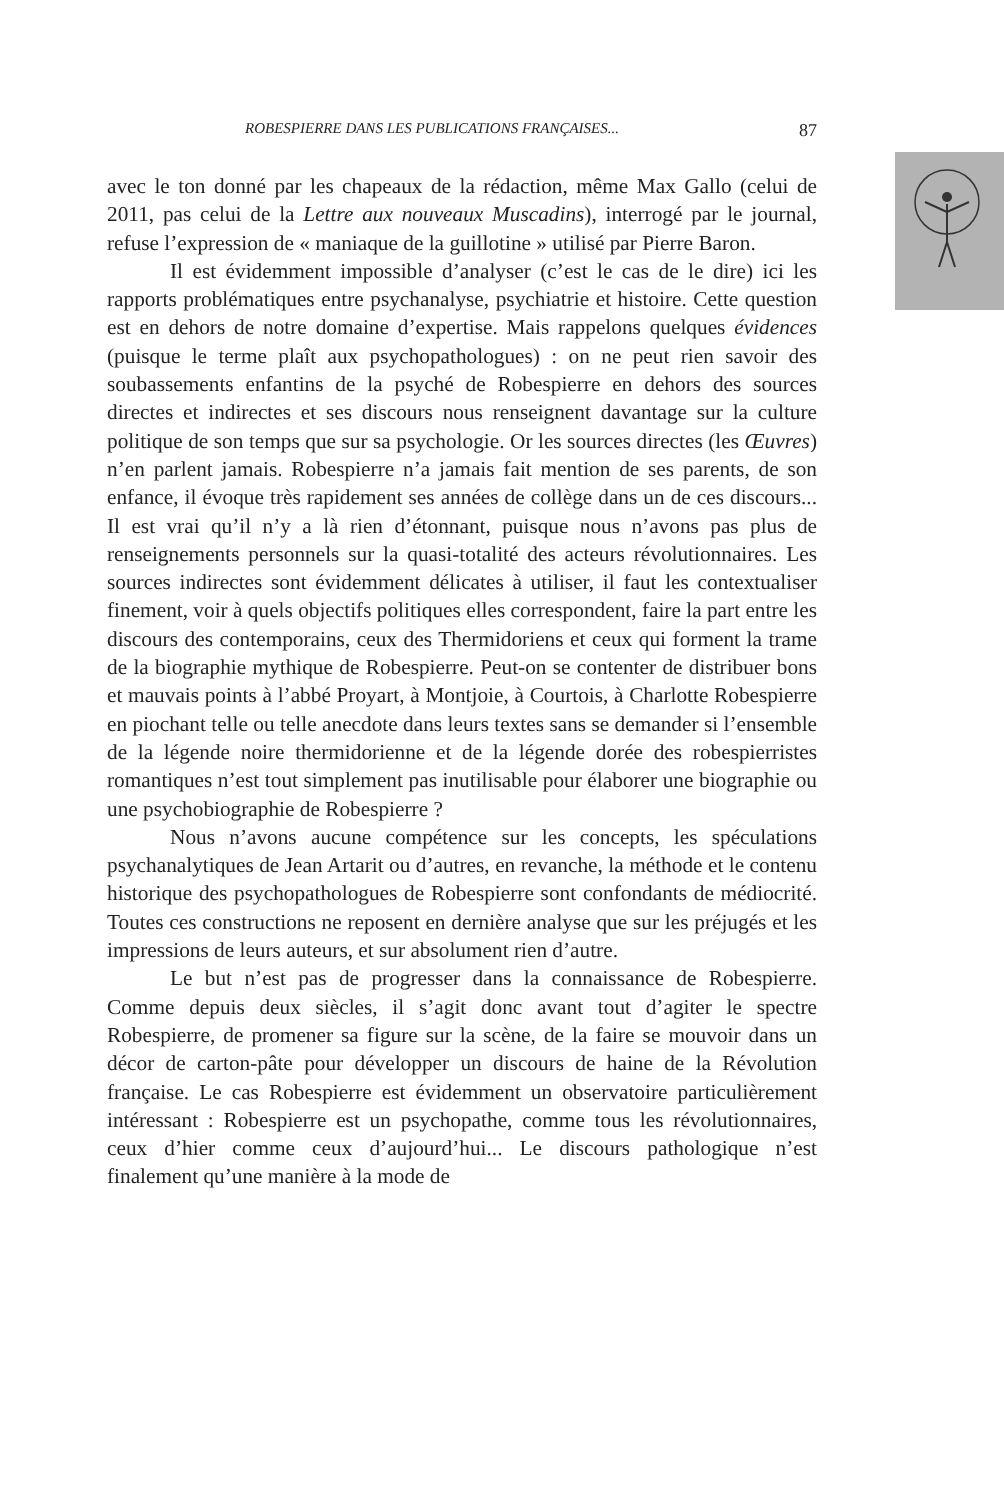ROBESPIERRE DANS LES PUBLICATIONS FRANÇAISES... 87
avec le ton donné par les chapeaux de la rédaction, même Max Gallo (celui de 2011, pas celui de la Lettre aux nouveaux Muscadins), interrogé par le journal, refuse l’expression de « maniaque de la guillotine » utilisé par Pierre Baron.
Il est évidemment impossible d’analyser (c’est le cas de le dire) ici les rapports problématiques entre psychanalyse, psychiatrie et histoire. Cette question est en dehors de notre domaine d’expertise. Mais rappelons quelques évidences (puisque le terme plaît aux psychopathologues) : on ne peut rien savoir des soubassements enfantins de la psyché de Robespierre en dehors des sources directes et indirectes et ses discours nous renseignent davantage sur la culture politique de son temps que sur sa psychologie. Or les sources directes (les Œuvres) n’en parlent jamais. Robespierre n’a jamais fait mention de ses parents, de son enfance, il évoque très rapidement ses années de collège dans un de ces discours... Il est vrai qu’il n’y a là rien d’étonnant, puisque nous n’avons pas plus de renseignements personnels sur la quasi-totalité des acteurs révolutionnaires. Les sources indirectes sont évidemment délicates à utiliser, il faut les contextualiser finement, voir à quels objectifs politiques elles correspondent, faire la part entre les discours des contemporains, ceux des Thermidoriens et ceux qui forment la trame de la biographie mythique de Robespierre. Peut-on se contenter de distribuer bons et mauvais points à l’abbé Proyart, à Montjoie, à Courtois, à Charlotte Robespierre en piochant telle ou telle anecdote dans leurs textes sans se demander si l’ensemble de la légende noire thermidorienne et de la légende dorée des robespierristes romantiques n’est tout simplement pas inutilisable pour élaborer une biographie ou une psychobiographie de Robespierre ?
Nous n’avons aucune compétence sur les concepts, les spéculations psychanalytiques de Jean Artarit ou d’autres, en revanche, la méthode et le contenu historique des psychopathologues de Robespierre sont confondants de médiocrité. Toutes ces constructions ne reposent en dernière analyse que sur les préjugés et les impressions de leurs auteurs, et sur absolument rien d’autre.
Le but n’est pas de progresser dans la connaissance de Robespierre. Comme depuis deux siècles, il s’agit donc avant tout d’agiter le spectre Robespierre, de promener sa figure sur la scène, de la faire se mouvoir dans un décor de carton-pâte pour développer un discours de haine de la Révolution française. Le cas Robespierre est évidemment un observatoire particulièrement intéressant : Robespierre est un psychopathe, comme tous les révolutionnaires, ceux d’hier comme ceux d’aujourd’hui... Le discours pathologique n’est finalement qu’une manière à la mode de